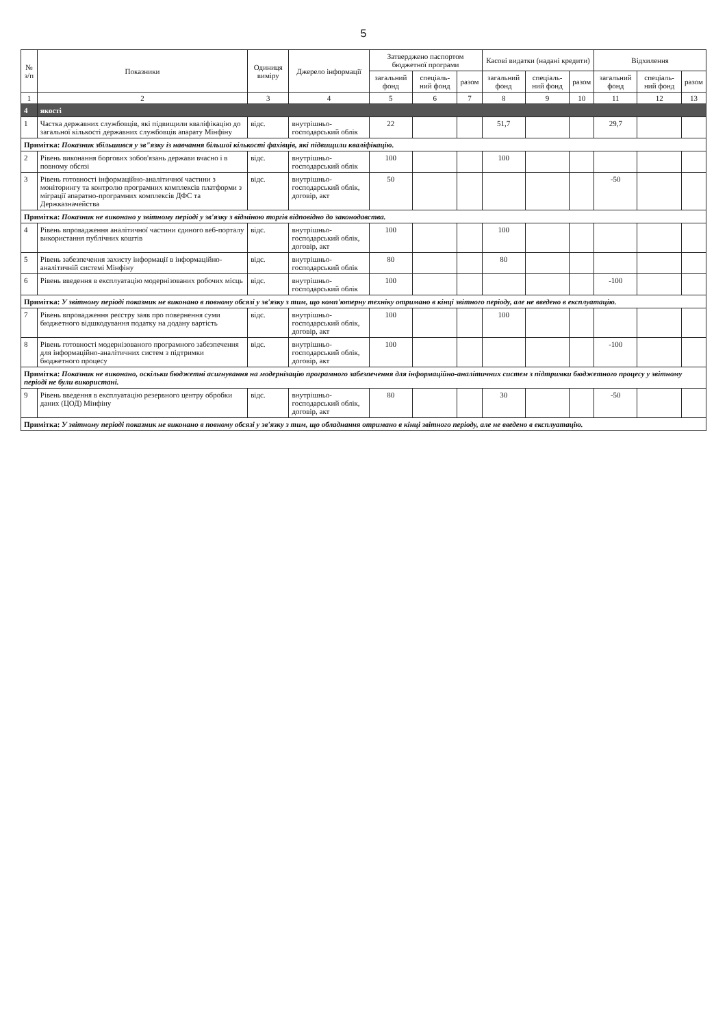5
| № з/п | Показники | Одиниця виміру | Джерело інформації | Затверджено паспортом бюджетної програми | | | Касові видатки (надані кредити) | | | Відхилення | | |
| --- | --- | --- | --- | --- | --- | --- | --- | --- | --- | --- | --- | --- |
| | | | | загальний фонд | спеціаль-ний фонд | разом | загальний фонд | спеціаль-ний фонд | разом | загальний фонд | спеціаль-ний фонд | разом |
| 1 | 2 | 3 | 4 | 5 | 6 | 7 | 8 | 9 | 10 | 11 | 12 | 13 |
| 4 | якості | | | | | | | | | | | |
| 1 | Частка державних службовців, які підвищили кваліфікацію до загальної кількості державних службовців апарату Мінфіну | відс. | внутрішньо-господарський облік | 22 | | | 51,7 | | | 29,7 | | |
| Примітка: Показник збільшився у зв"язку із навчання більшої кількості фахівців, які підвищили кваліфікацію. | | | | | | | | | | | | |
| 2 | Рівень виконання боргових зобов'язань держави вчасно і в повному обсязі | відс. | внутрішньо-господарський облік | 100 | | | 100 | | | | | |
| 3 | Рівень готовності інформаційно-аналітичної частини з моніторингу та контролю програмних комплексів платформи з міграції апаратно-програмних комплексів ДФС та Держказначейства | відс. | внутрішньо-господарський облік, договір, акт | 50 | | | | | | -50 | | |
| Примітка: Показник не виконано у звітному періоді у зв'язку з відміною торгів відповідно до законодавства. | | | | | | | | | | | | |
| 4 | Рівень впровадження аналітичної частини єдиного веб-порталу використання публічних коштів | відс. | внутрішньо-господарський облік, договір, акт | 100 | | | 100 | | | | | |
| 5 | Рівень забезпечення захисту інформації в інформаційно-аналітичній системі Мінфіну | відс. | внутрішньо-господарський облік | 80 | | | 80 | | | | | |
| 6 | Рівень введення в експлуатацію модернізованих робочих місць | відс. | внутрішньо-господарський облік | 100 | | | | | | -100 | | |
| Примітка: У звітному періоді показник не виконано в повному обсязі у зв'язку з тим, що комп'ютерну техніку отримано в кінці звітного періоду, але не введено в експлуатацію. | | | | | | | | | | | | |
| 7 | Рівень впровадження реєстру заяв про повернення суми бюджетного відшкодування податку на додану вартість | відс. | внутрішньо-господарський облік, договір, акт | 100 | | | 100 | | | | | |
| 8 | Рівень готовності модернізованого програмного забезпечення для інформаційно-аналітичних систем з підтримки бюджетного процесу | відс. | внутрішньо-господарський облік, договір, акт | 100 | | | | | | -100 | | |
| Примітка: Показник не виконано, оскільки бюджетні асигнування на модернізацію програмного забезпечення для інформаційно-аналітичних систем з підтримки бюджетного процесу у звітному періоді не були використані. | | | | | | | | | | | | |
| 9 | Рівень введення в експлуатацію резервного центру обробки даних (ЦОД) Мінфіну | відс. | внутрішньо-господарський облік, договір, акт | 80 | | | 30 | | | -50 | | |
| Примітка: У звітному періоді показник не виконано в повному обсязі у зв'язку з тим, що обладнання отримано в кінці звітного періоду, але не введено в експлуатацію. | | | | | | | | | | | | |